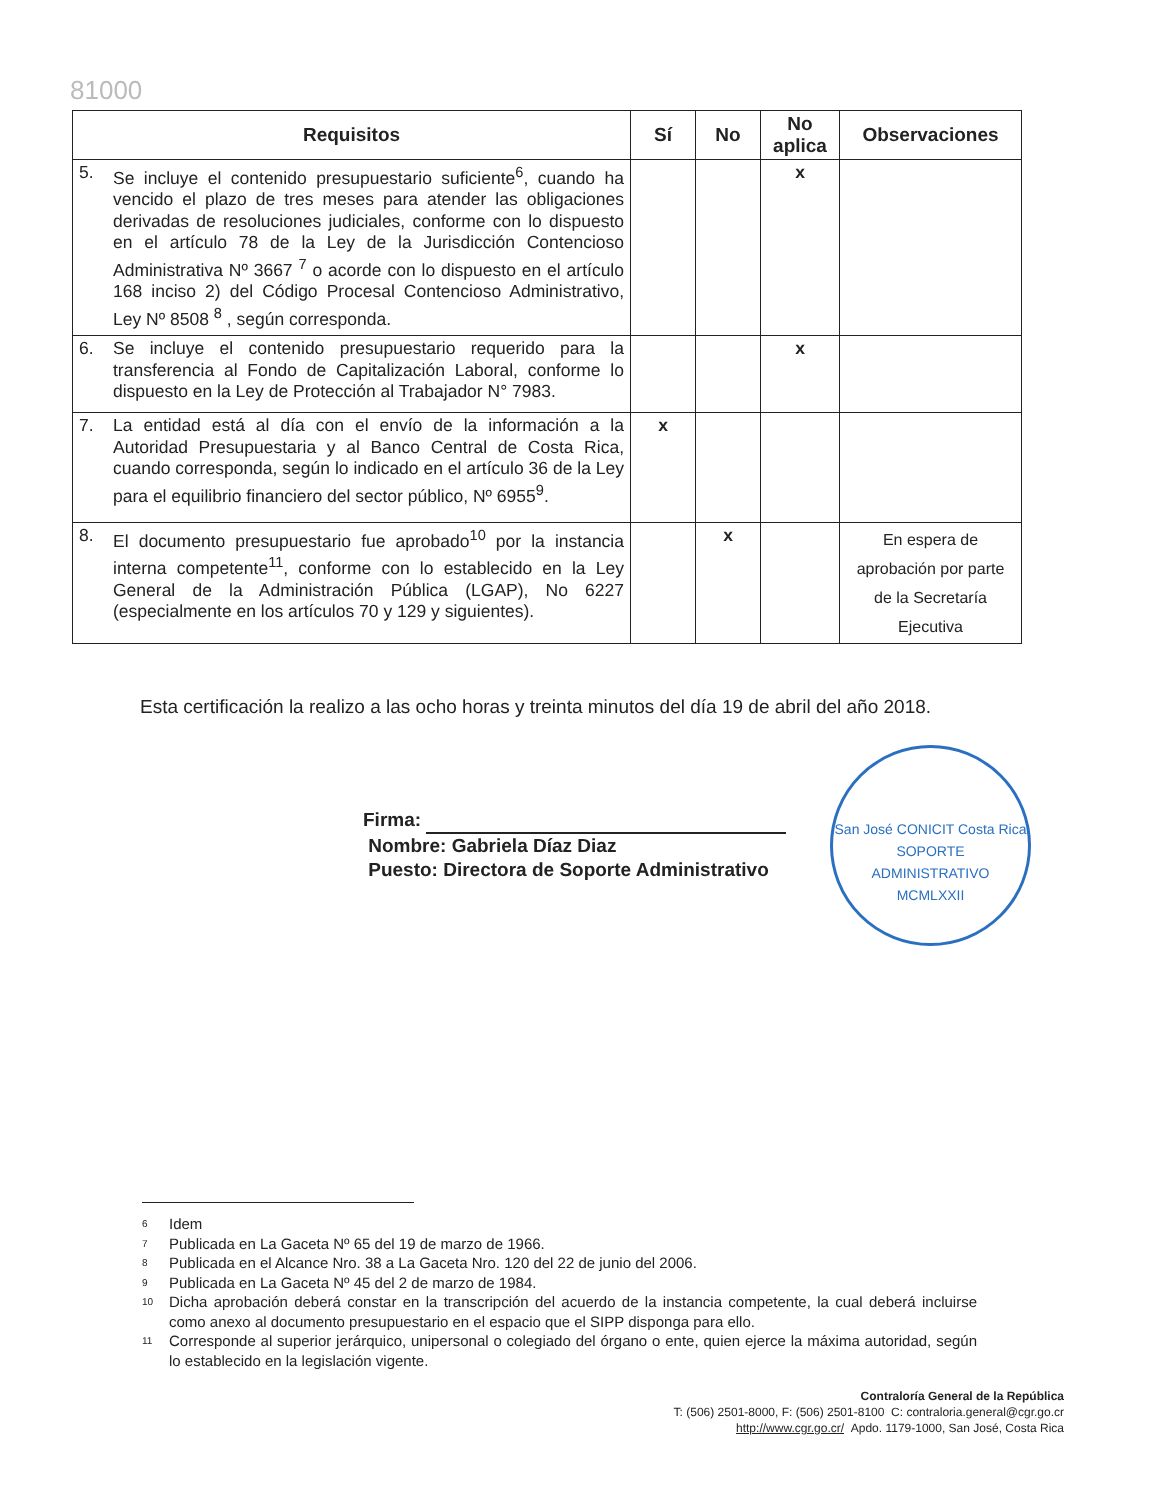81000
| Requisitos | Sí | No | No aplica | Observaciones |
| --- | --- | --- | --- | --- |
| 5. Se incluye el contenido presupuestario suficiente<sup>6</sup>, cuando ha vencido el plazo de tres meses para atender las obligaciones derivadas de resoluciones judiciales, conforme con lo dispuesto en el artículo 78 de la Ley de la Jurisdicción Contencioso Administrativa Nº 3667 <sup>7</sup> o acorde con lo dispuesto en el artículo 168 inciso 2) del Código Procesal Contencioso Administrativo, Ley Nº 8508 <sup>8</sup> , según corresponda. | | | x | |
| 6. Se incluye el contenido presupuestario requerido para la transferencia al Fondo de Capitalización Laboral, conforme lo dispuesto en la Ley de Protección al Trabajador N° 7983. | | | x | |
| 7. La entidad está al día con el envío de la información a la Autoridad Presupuestaria y al Banco Central de Costa Rica, cuando corresponda, según lo indicado en el artículo 36 de la Ley para el equilibrio financiero del sector público, Nº 6955<sup>9</sup>. | x | | | |
| 8. El documento presupuestario fue aprobado<sup>10</sup> por la instancia interna competente<sup>11</sup>, conforme con lo establecido en la Ley General de la Administración Pública (LGAP), No 6227 (especialmente en los artículos 70 y 129 y siguientes). | | x | | En espera de aprobación por parte de la Secretaría Ejecutiva |
Esta certificación la realizo a las ocho horas y treinta minutos del día 19 de abril del año 2018.
Firma:
Nombre: Gabriela Díaz Diaz
Puesto: Directora de Soporte Administrativo
San José CONICIT Costa Rica
SOPORTE
ADMINISTRATIVO
MCMLXXII
<sup>6</sup> Idem
<sup>7</sup> Publicada en La Gaceta Nº 65 del 19 de marzo de 1966.
<sup>8</sup> Publicada en el Alcance Nro. 38 a La Gaceta Nro. 120 del 22 de junio del 2006.
<sup>9</sup> Publicada en La Gaceta Nº 45 del 2 de marzo de 1984.
<sup>10</sup> Dicha aprobación deberá constar en la transcripción del acuerdo de la instancia competente, la cual deberá incluirse como anexo al documento presupuestario en el espacio que el SIPP disponga para ello.
<sup>11</sup> Corresponde al superior jerárquico, unipersonal o colegiado del órgano o ente, quien ejerce la máxima autoridad, según lo establecido en la legislación vigente.
Contraloría General de la República
T: (506) 2501-8000, F: (506) 2501-8100 C: contraloria.general@cgr.go.cr
http://www.cgr.go.cr/ Apdo. 1179-1000, San José, Costa Rica